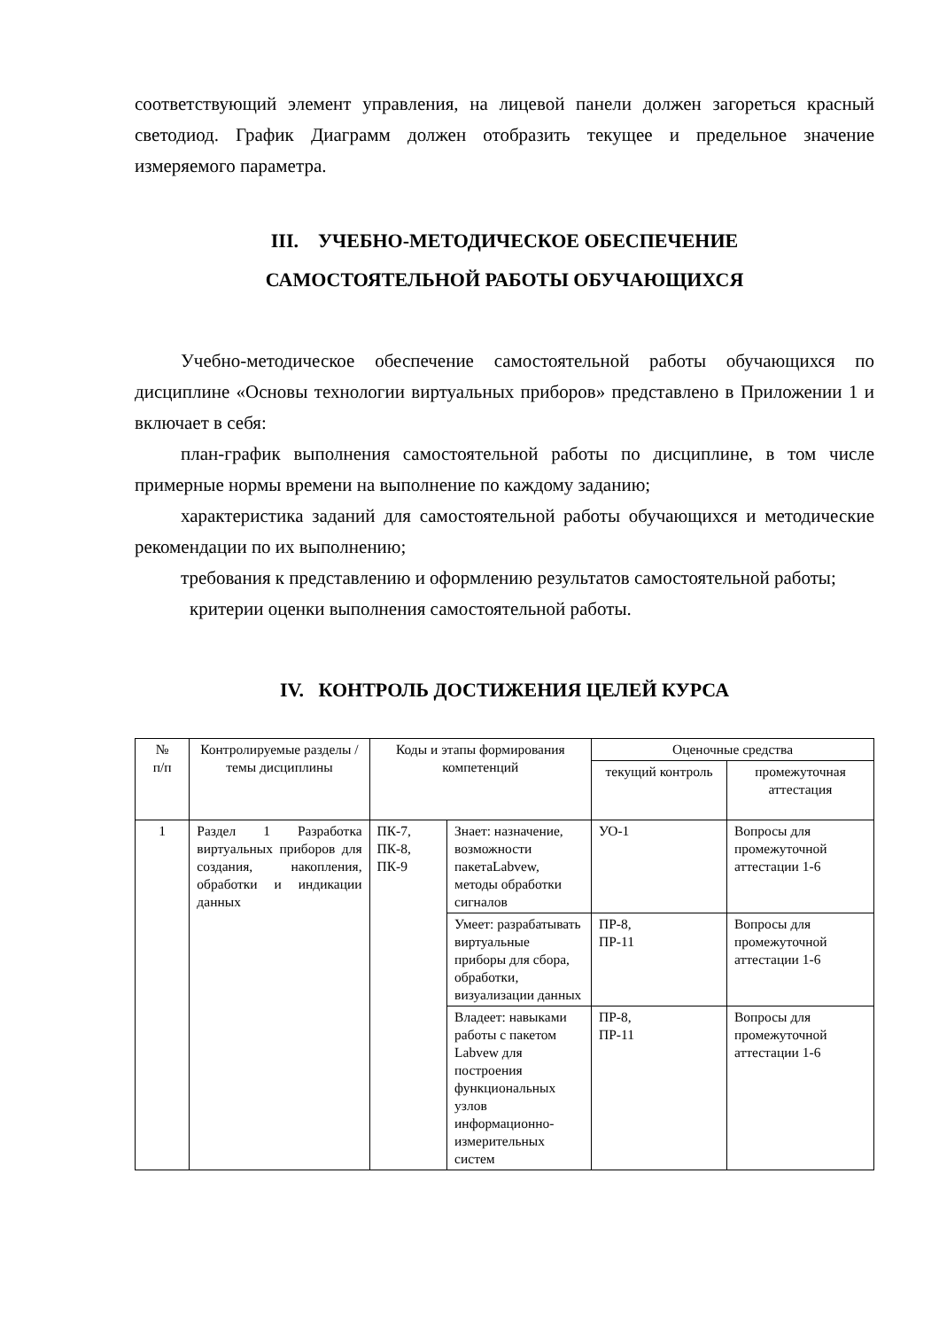соответствующий элемент управления, на лицевой панели должен загореться красный светодиод. График Диаграмм должен отобразить текущее и предельное значение измеряемого параметра.
III. УЧЕБНО-МЕТОДИЧЕСКОЕ ОБЕСПЕЧЕНИЕ
САМОСТОЯТЕЛЬНОЙ РАБОТЫ ОБУЧАЮЩИХСЯ
Учебно-методическое обеспечение самостоятельной работы обучающихся по дисциплине «Основы технологии виртуальных приборов» представлено в Приложении 1 и включает в себя:
план-график выполнения самостоятельной работы по дисциплине, в том числе примерные нормы времени на выполнение по каждому заданию;
характеристика заданий для самостоятельной работы обучающихся и методические рекомендации по их выполнению;
требования к представлению и оформлению результатов самостоятельной работы;
критерии оценки выполнения самостоятельной работы.
IV. КОНТРОЛЬ ДОСТИЖЕНИЯ ЦЕЛЕЙ КУРСА
| № п/п | Контролируемые разделы / темы дисциплины | Коды и этапы формирования компетенций | | Оценочные средства | |
| --- | --- | --- | --- | --- | --- |
| | | | | текущий контроль | промежуточная аттестация |
| 1 | Раздел 1 Разработка виртуальных приборов для создания, накопления, обработки и индикации данных | ПК-7, ПК-8, ПК-9 | Знает: назначение, возможности пакетаLabvew, методы обработки сигналов | УО-1 | Вопросы для промежуточной аттестации 1-6 |
| | | | Умеет: разрабатывать виртуальные приборы для сбора, обработки, визуализации данных | ПР-8, ПР-11 | Вопросы для промежуточной аттестации 1-6 |
| | | | Владеет: навыками работы с пакетом Labvew для построения функциональных узлов информационно-измерительных систем | ПР-8, ПР-11 | Вопросы для промежуточной аттестации 1-6 |